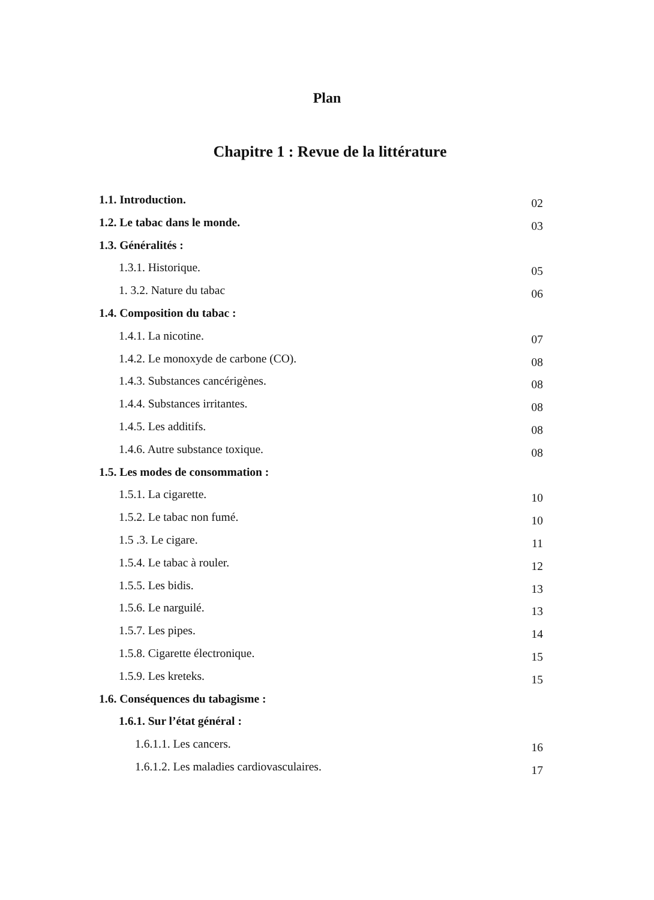Plan
Chapitre 1 : Revue de la littérature
1.1. Introduction. 02
1.2. Le tabac dans le monde. 03
1.3. Généralités :
1.3.1. Historique. 05
1. 3.2. Nature du tabac 06
1.4. Composition du tabac :
1.4.1. La nicotine. 07
1.4.2. Le monoxyde de carbone (CO). 08
1.4.3. Substances cancérigènes. 08
1.4.4. Substances irritantes. 08
1.4.5. Les additifs. 08
1.4.6. Autre substance toxique. 08
1.5. Les modes de consommation :
1.5.1. La cigarette. 10
1.5.2. Le tabac non fumé. 10
1.5 .3. Le cigare. 11
1.5.4. Le tabac à rouler. 12
1.5.5. Les bidis. 13
1.5.6. Le narguilé. 13
1.5.7. Les pipes. 14
1.5.8. Cigarette électronique. 15
1.5.9. Les kreteks. 15
1.6. Conséquences du tabagisme :
1.6.1. Sur l’état général :
1.6.1.1. Les cancers. 16
1.6.1.2. Les maladies cardiovasculaires. 17